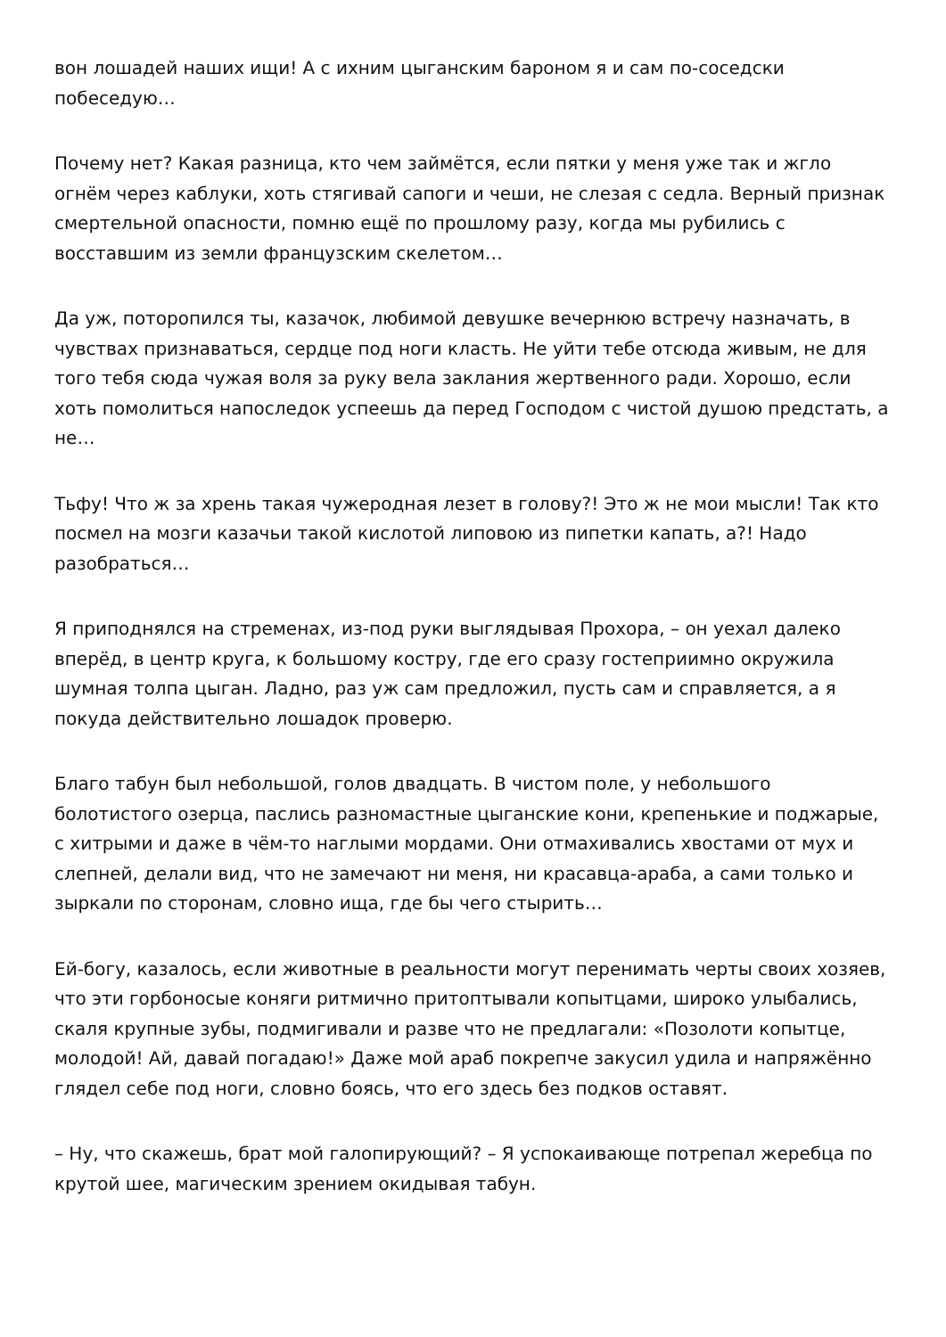вон лошадей наших ищи! А с ихним цыганским бароном я и сам по-соседски побеседую…
Почему нет? Какая разница, кто чем займётся, если пятки у меня уже так и жгло огнём через каблуки, хоть стягивай сапоги и чеши, не слезая с седла. Верный признак смертельной опасности, помню ещё по прошлому разу, когда мы рубились с восставшим из земли французским скелетом…
Да уж, поторопился ты, казачок, любимой девушке вечернюю встречу назначать, в чувствах признаваться, сердце под ноги класть. Не уйти тебе отсюда живым, не для того тебя сюда чужая воля за руку вела заклания жертвенного ради. Хорошо, если хоть помолиться напоследок успеешь да перед Господом с чистой душою предстать, а не…
Тьфу! Что ж за хрень такая чужеродная лезет в голову?! Это ж не мои мысли! Так кто посмел на мозги казачьи такой кислотой липовою из пипетки капать, а?! Надо разобраться…
Я приподнялся на стременах, из-под руки выглядывая Прохора, – он уехал далеко вперёд, в центр круга, к большому костру, где его сразу гостеприимно окружила шумная толпа цыган. Ладно, раз уж сам предложил, пусть сам и справляется, а я покуда действительно лошадок проверю.
Благо табун был небольшой, голов двадцать. В чистом поле, у небольшого болотистого озерца, паслись разномастные цыганские кони, крепенькие и поджарые, с хитрыми и даже в чём-то наглыми мордами. Они отмахивались хвостами от мух и слепней, делали вид, что не замечают ни меня, ни красавца-араба, а сами только и зыркали по сторонам, словно ища, где бы чего стырить…
Ей-богу, казалось, если животные в реальности могут перенимать черты своих хозяев, что эти горбоносые коняги ритмично притоптывали копытцами, широко улыбались, скаля крупные зубы, подмигивали и разве что не предлагали: «Позолоти копытце, молодой! Ай, давай погадаю!» Даже мой араб покрепче закусил удила и напряжённо глядел себе под ноги, словно боясь, что его здесь без подков оставят.
– Ну, что скажешь, брат мой галопирующий? – Я успокаивающе потрепал жеребца по крутой шее, магическим зрением окидывая табун.